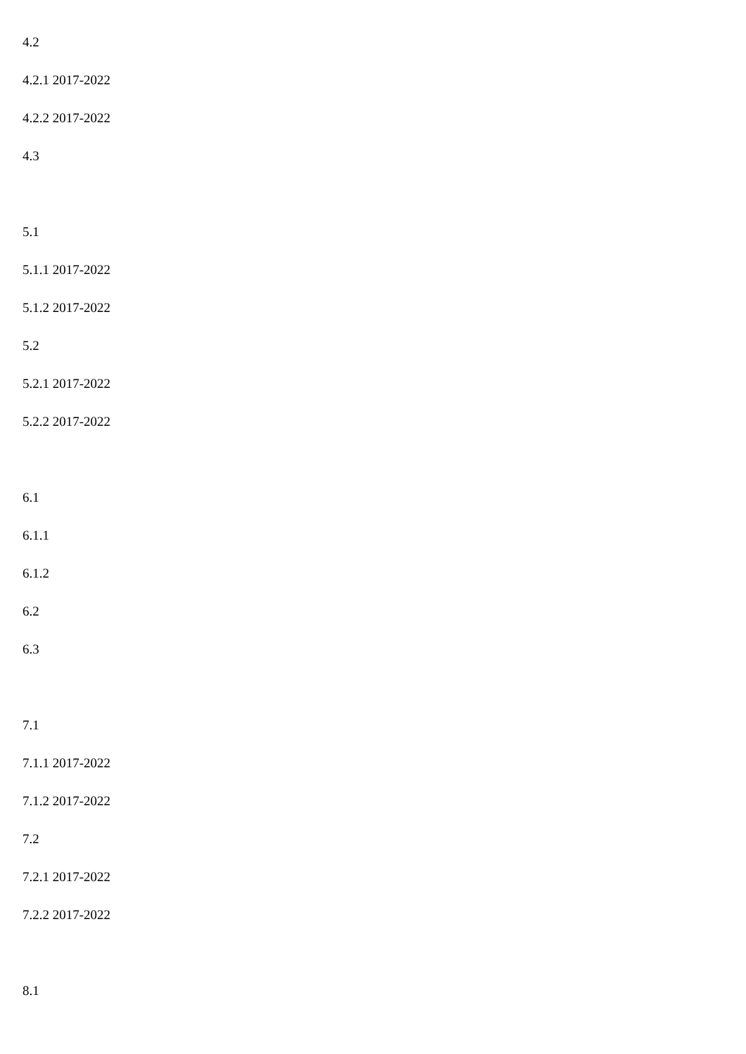4.2
4.2.1 2017-2022
4.2.2 2017-2022
4.3
5.1
5.1.1 2017-2022
5.1.2 2017-2022
5.2
5.2.1 2017-2022
5.2.2 2017-2022
6.1
6.1.1
6.1.2
6.2
6.3
7.1
7.1.1 2017-2022
7.1.2 2017-2022
7.2
7.2.1 2017-2022
7.2.2 2017-2022
8.1